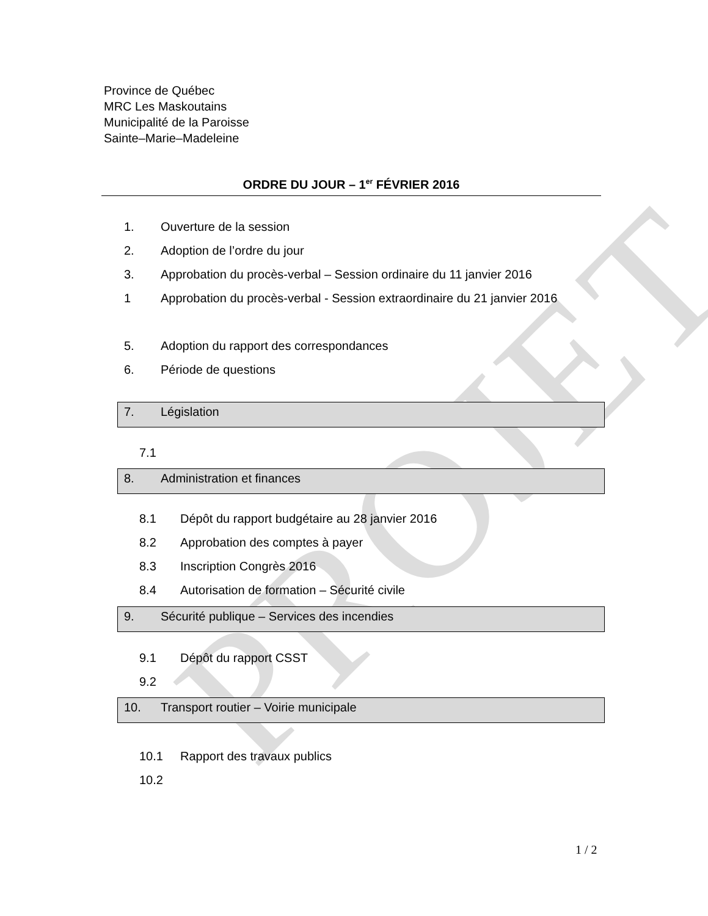PROJET
Province de Québec
MRC Les Maskoutains
Municipalité de la Paroisse
Sainte–Marie–Madeleine
ORDRE DU JOUR – 1<sup>er</sup> FÉVRIER 2016
1. Ouverture de la session
2. Adoption de l’ordre du jour
3. Approbation du procès-verbal – Session ordinaire du 11 janvier 2016
1 Approbation du procès-verbal - Session extraordinaire du 21 janvier 2016
5. Adoption du rapport des correspondances
6. Période de questions
7. Législation
7.1
8. Administration et finances
8.1 Dépôt du rapport budgétaire au 28 janvier 2016
8.2 Approbation des comptes à payer
8.3 Inscription Congrès 2016
8.4 Autorisation de formation – Sécurité civile
9. Sécurité publique – Services des incendies
9.1 Dépôt du rapport CSST
9.2
10. Transport routier – Voirie municipale
10.1 Rapport des travaux publics
10.2
1 / 2